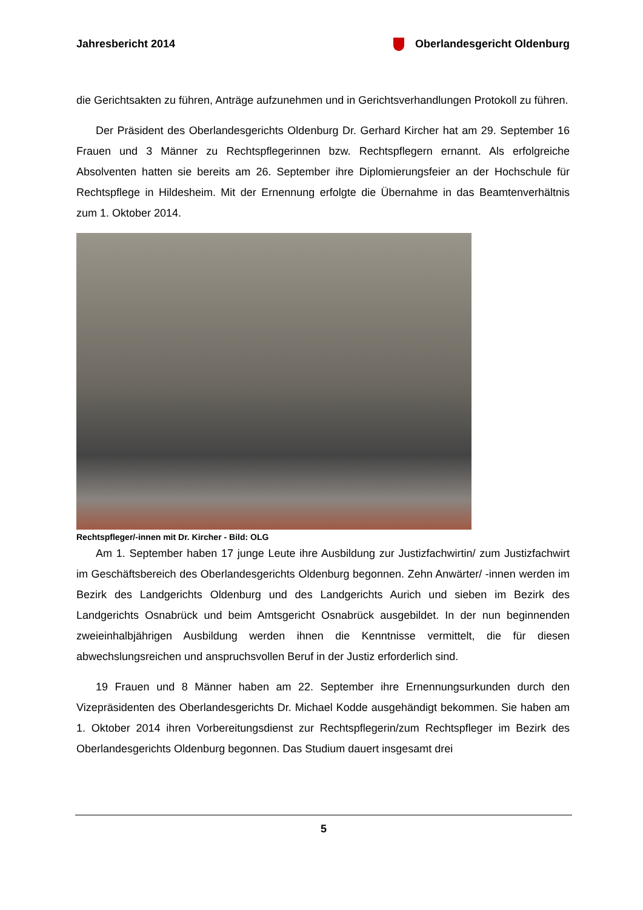Jahresbericht 2014 Oberlandesgericht Oldenburg
die Gerichtsakten zu führen, Anträge aufzunehmen und in Gerichtsverhandlungen Protokoll zu führen.
Der Präsident des Oberlandesgerichts Oldenburg Dr. Gerhard Kircher hat am 29. September 16 Frauen und 3 Männer zu Rechtspflegerinnen bzw. Rechtspflegern ernannt. Als erfolgreiche Absolventen hatten sie bereits am 26. September ihre Diplomierungsfeier an der Hochschule für Rechtspflege in Hildesheim. Mit der Ernennung erfolgte die Übernahme in das Beamtenverhältnis zum 1. Oktober 2014.
Rechtspfleger/-innen mit Dr. Kircher - Bild: OLG
Am 1. September haben 17 junge Leute ihre Ausbildung zur Justizfachwirtin/ zum Justizfachwirt im Geschäftsbereich des Oberlandesgerichts Oldenburg begonnen. Zehn Anwärter/ -innen werden im Bezirk des Landgerichts Oldenburg und des Landgerichts Aurich und sieben im Bezirk des Landgerichts Osnabrück und beim Amtsgericht Osnabrück ausgebildet. In der nun beginnenden zweieinhalbjährigen Ausbildung werden ihnen die Kenntnisse vermittelt, die für diesen abwechslungsreichen und anspruchsvollen Beruf in der Justiz erforderlich sind.
19 Frauen und 8 Männer haben am 22. September ihre Ernennungsurkunden durch den Vizepräsidenten des Oberlandesgerichts Dr. Michael Kodde ausgehändigt bekommen. Sie haben am 1. Oktober 2014 ihren Vorbereitungsdienst zur Rechtspflegerin/zum Rechtspfleger im Bezirk des Oberlandesgerichts Oldenburg begonnen. Das Studium dauert insgesamt drei
5